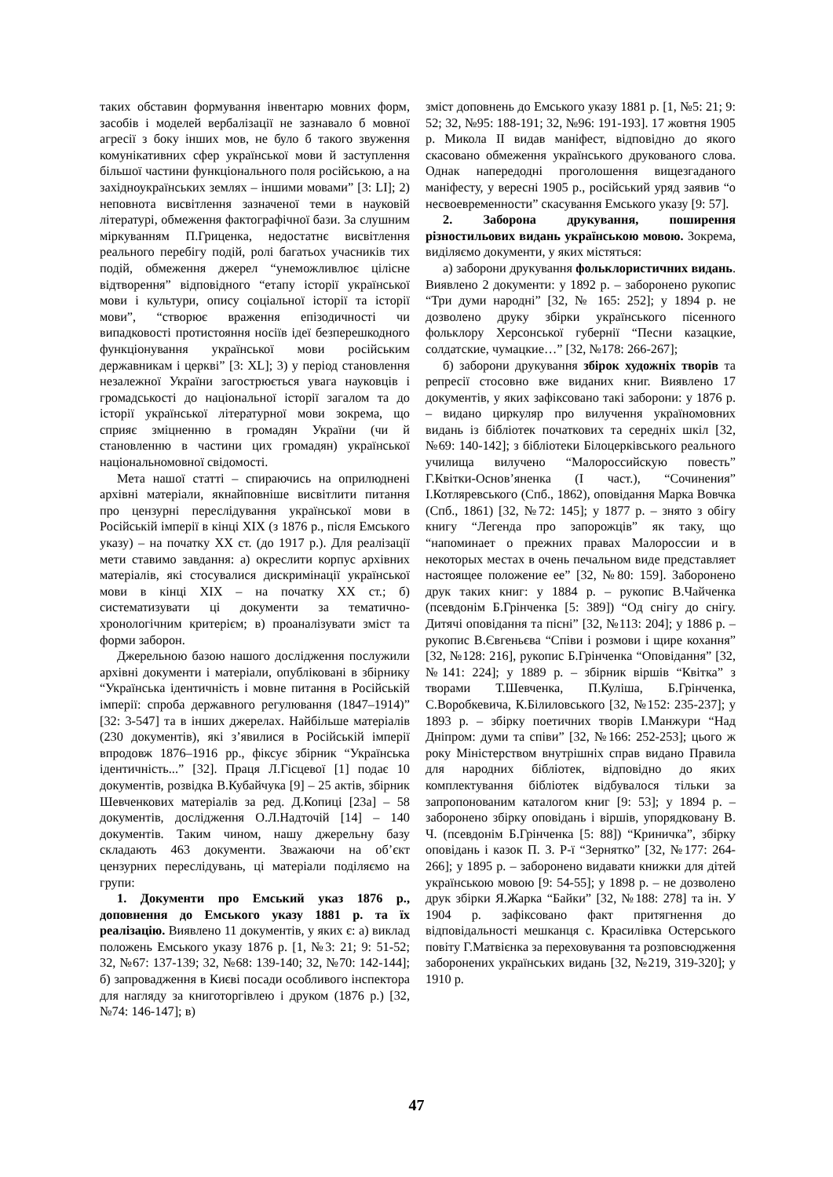таких обставин формування інвентарю мовних форм, засобів і моделей вербалізації не зазнавало б мовної агресії з боку інших мов, не було б такого звуження комунікативних сфер української мови й заступлення більшої частини функціонального поля російською, а на західноукраїнських землях – іншими мовами” [3: LI]; 2) неповнота висвітлення зазначеної теми в науковій літературі, обмеження фактографічної бази. За слушним міркуванням П.Гриценка, недостатнє висвітлення реального перебігу подій, ролі багатьох учасників тих подій, обмеження джерел “унеможливлює цілісне відтворення” відповідного “етапу історії української мови і культури, опису соціальної історії та історії мови”, “створює враження епізодичності чи випадковості протистояння носіїв ідеї безперешкодного функціонування української мови російським державникам і церкві” [3: XL]; 3) у період становлення незалежної України загострюється увага науковців і громадськості до національної історії загалом та до історії української літературної мови зокрема, що сприяє зміцненню в громадян України (чи й становленню в частини цих громадян) української національномовної свідомості.
Мета нашої статті – спираючись на оприлюднені архівні матеріали, якнайповніше висвітлити питання про цензурні переслідування української мови в Російській імперії в кінці ХІХ (з 1876 р., після Емського указу) – на початку ХХ ст. (до 1917 р.). Для реалізації мети ставимо завдання: а) окреслити корпус архівних матеріалів, які стосувалися дискримінації української мови в кінці ХІХ – на початку ХХ ст.; б) систематизувати ці документи за тематично-хронологічним критерієм; в) проаналізувати зміст та форми заборон.
Джерельною базою нашого дослідження послужили архівні документи і матеріали, опубліковані в збірнику “Українська ідентичність і мовне питання в Російській імперії: спроба державного регулювання (1847–1914)” [32: 3-547] та в інших джерелах. Найбільше матеріалів (230 документів), які з’явилися в Російській імперії впродовж 1876–1916 рр., фіксує збірник “Українська ідентичність...” [32]. Праця Л.Гісцевої [1] подає 10 документів, розвідка В.Кубайчука [9] – 25 актів, збірник Шевченкових матеріалів за ред. Д.Копиці [23а] – 58 документів, дослідження О.Л.Надточій [14] – 140 документів. Таким чином, нашу джерельну базу складають 463 документи. Зважаючи на об’єкт цензурних переслідувань, ці матеріали поділяємо на групи:
1. Документи про Емський указ 1876 р., доповнення до Емського указу 1881 р. та їх реалізацію. Виявлено 11 документів, у яких є: а) виклад положень Емського указу 1876 р. [1, №3: 21; 9: 51-52; 32, №67: 137-139; 32, №68: 139-140; 32, №70: 142-144]; б) запровадження в Києві посади особливого інспектора для нагляду за книготоргівлею і друком (1876 р.) [32, №74: 146-147]; в)
зміст доповнень до Емського указу 1881 р. [1, №5: 21; 9: 52; 32, №95: 188-191; 32, №96: 191-193]. 17 жовтня 1905 р. Микола ІІ видав маніфест, відповідно до якого скасовано обмеження українського друкованого слова. Однак напередодні проголошення вищезгаданого маніфесту, у вересні 1905 р., російський уряд заявив “о несвоевременности” скасування Емського указу [9: 57].
2. Заборона друкування, поширення різностильових видань українською мовою. Зокрема, виділяємо документи, у яких містяться:
а) заборони друкування фольклористичних видань. Виявлено 2 документи: у 1892 р. – заборонено рукопис “Три думи народні” [32, № 165: 252]; у 1894 р. не дозволено друку збірки українського пісенного фольклору Херсонської губернії “Песни казацкие, солдатские, чумацкие…” [32, №178: 266-267];
б) заборони друкування збірок художніх творів та репресії стосовно вже виданих книг. Виявлено 17 документів, у яких зафіксовано такі заборони: у 1876 р. – видано циркуляр про вилучення україномовних видань із бібліотек початкових та середніх шкіл [32, №69: 140-142]; з бібліотеки Білоцерківського реального училища вилучено “Малороссийскую повесть” Г.Квітки-Основ’яненка (І част.), “Сочинения” І.Котляревського (Спб., 1862), оповідання Марка Вовчка (Спб., 1861) [32, №72: 145]; у 1877 р. – знято з обігу книгу “Легенда про запорожців” як таку, що “напоминает о прежних правах Малороссии и в некоторых местах в очень печальном виде представляет настоящее положение ее” [32, №80: 159]. Заборонено друк таких книг: у 1884 р. – рукопис В.Чайченка (псевдонім Б.Грінченка [5: 389]) “Од снігу до снігу. Дитячі оповідання та пісні” [32, №113: 204]; у 1886 р. – рукопис В.Євгеньєва “Співи і розмови і щире кохання” [32, №128: 216], рукопис Б.Грінченка “Оповідання” [32, №141: 224]; у 1889 р. – збірник віршів “Квітка” з творами Т.Шевченка, П.Куліша, Б.Грінченка, С.Воробкевича, К.Білиловського [32, №152: 235-237]; у 1893 р. – збірку поетичних творів І.Манжури “Над Дніпром: думи та співи” [32, №166: 252-253]; цього ж року Міністерством внутрішніх справ видано Правила для народних бібліотек, відповідно до яких комплектування бібліотек відбувалося тільки за запропонованим каталогом книг [9: 53]; у 1894 р. – заборонено збірку оповідань і віршів, упорядковану В. Ч. (псевдонім Б.Грінченка [5: 88]) “Криничка”, збірку оповідань і казок П. З. Р-ї “Зернятко” [32, №177: 264-266]; у 1895 р. – заборонено видавати книжки для дітей українською мовою [9: 54-55]; у 1898 р. – не дозволено друк збірки Я.Жарка “Байки” [32, №188: 278] та ін. У 1904 р. зафіксовано факт притягнення до відповідальності мешканця с. Красилівка Остерського повіту Г.Матвієнка за переховування та розповсюдження заборонених українських видань [32, №219, 319-320]; у 1910 р.
47